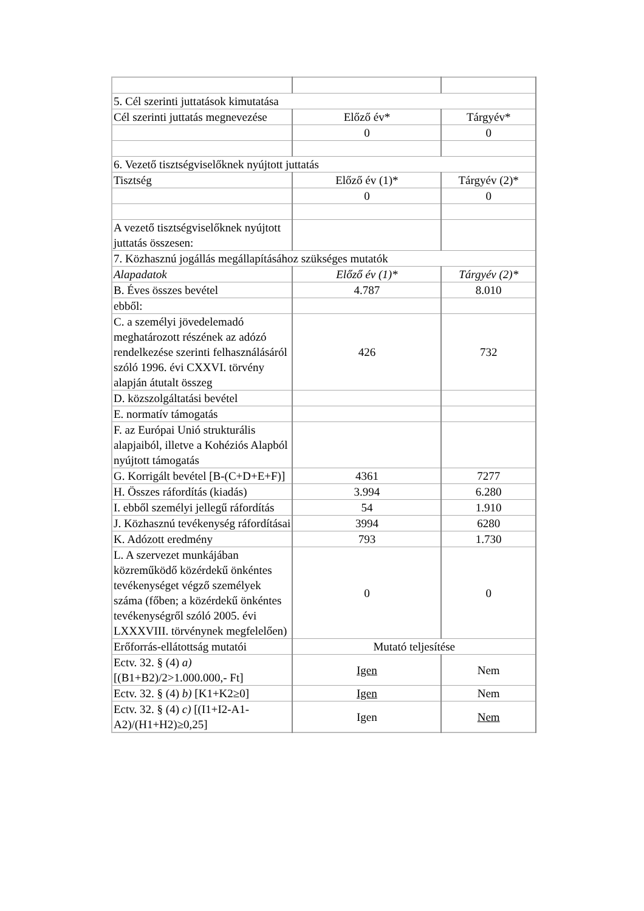| 5. Cél szerinti juttatások kimutatása | | |
| Cél szerinti juttatás megnevezése | Előző év* | Tárgyév* |
| | 0 | 0 |
| 6. Vezető tisztségviselőknek nyújtott juttatás | | |
| Tisztség | Előző év (1)* | Tárgyév (2)* |
| | 0 | 0 |
| A vezető tisztségviselőknek nyújtott juttatás összesen: | | |
| 7. Közhasznú jogállás megállapításához szükséges mutatók | | |
| Alapadatok | Előző év (1)* | Tárgyév (2)* |
| B. Éves összes bevétel | 4.787 | 8.010 |
| ebből: | | |
| C. a személyi jövedelemadó meghatározott részének az adózó rendelkezése szerinti felhasználásáról szóló 1996. évi CXXVI. törvény alapján átutalt összeg | 426 | 732 |
| D. közszolgáltatási bevétel | | |
| E. normatív támogatás | | |
| F. az Európai Unió strukturális alapjaiból, illetve a Kohéziós Alapból nyújtott támogatás | | |
| G. Korrigált bevétel [B-(C+D+E+F)] | 4361 | 7277 |
| H. Összes ráfordítás (kiadás) | 3.994 | 6.280 |
| I. ebből személyi jellegű ráfordítás | 54 | 1.910 |
| J. Közhasznú tevékenység ráfordításai | 3994 | 6280 |
| K. Adózott eredmény | 793 | 1.730 |
| L. A szervezet munkájában közreműködő közérdekű önkéntes tevékenységet végző személyek száma (főben; a közérdekű önkéntes tevékenységről szóló 2005. évi LXXXVIII. törvénynek megfelelően) | 0 | 0 |
| Erőforrás-ellátottság mutatói | Mutató teljesítése | |
| Ectv. 32. § (4) a) [(B1+B2)/2>1.000.000,- Ft] | Igen | Nem |
| Ectv. 32. § (4) b) [K1+K2≥0] | Igen | Nem |
| Ectv. 32. § (4) c) [(I1+I2-A1-A2)/(H1+H2)≥0,25] | Igen | Nem |